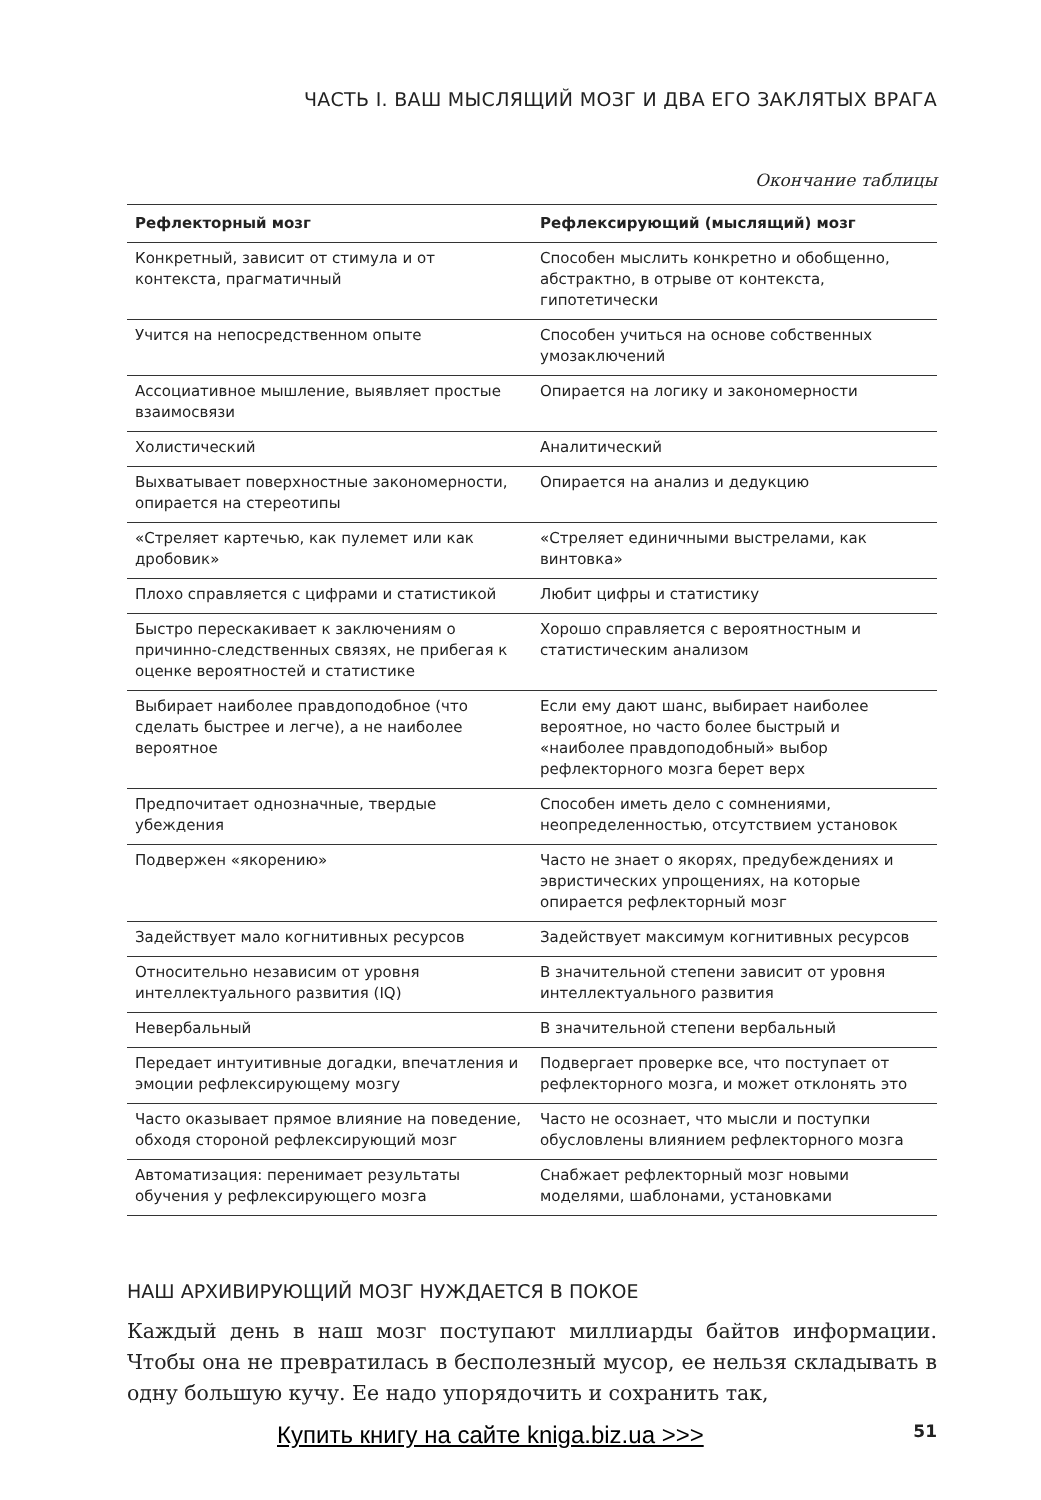ЧАСТЬ I. ВАШ МЫСЛЯЩИЙ МОЗГ И ДВА ЕГО ЗАКЛЯТЫХ ВРАГА
Окончание таблицы
| Рефлекторный мозг | Рефлексирующий (мыслящий) мозг |
| --- | --- |
| Конкретный, зависит от стимула и от контекста, прагматичный | Способен мыслить конкретно и обобщенно, абстрактно, в отрыве от контекста, гипотетически |
| Учится на непосредственном опыте | Способен учиться на основе собственных умозаключений |
| Ассоциативное мышление, выявляет простые взаимосвязи | Опирается на логику и закономерности |
| Холистический | Аналитический |
| Выхватывает поверхностные закономерности, опирается на стереотипы | Опирается на анализ и дедукцию |
| «Стреляет картечью, как пулемет или как дробовик» | «Стреляет единичными выстрелами, как винтовка» |
| Плохо справляется с цифрами и статистикой | Любит цифры и статистику |
| Быстро перескакивает к заключениям о причинно-следственных связях, не прибегая к оценке вероятностей и статистике | Хорошо справляется с вероятностным и статистическим анализом |
| Выбирает наиболее правдоподобное (что сделать быстрее и легче), а не наиболее вероятное | Если ему дают шанс, выбирает наиболее вероятное, но часто более быстрый и «наиболее правдоподобный» выбор рефлекторного мозга берет верх |
| Предпочитает однозначные, твердые убеждения | Способен иметь дело с сомнениями, неопределенностью, отсутствием установок |
| Подвержен «якорению» | Часто не знает о якорях, предубеждениях и эвристических упрощениях, на которые опирается рефлекторный мозг |
| Задействует мало когнитивных ресурсов | Задействует максимум когнитивных ресурсов |
| Относительно независим от уровня интеллектуального развития (IQ) | В значительной степени зависит от уровня интеллектуального развития |
| Невербальный | В значительной степени вербальный |
| Передает интуитивные догадки, впечатления и эмоции рефлексирующему мозгу | Подвергает проверке все, что поступает от рефлекторного мозга, и может отклонять это |
| Часто оказывает прямое влияние на поведение, обходя стороной рефлексирующий мозг | Часто не осознает, что мысли и поступки обусловлены влиянием рефлекторного мозга |
| Автоматизация: перенимает результаты обучения у рефлексирующего мозга | Снабжает рефлекторный мозг новыми моделями, шаблонами, установками |
НАШ АРХИВИРУЮЩИЙ МОЗГ НУЖДАЕТСЯ В ПОКОЕ
Каждый день в наш мозг поступают миллиарды байтов информации. Чтобы она не превратилась в бесполезный мусор, ее нельзя складывать в одну большую кучу. Ее надо упорядочить и сохранить так,
Купить книгу на сайте kniga.biz.ua >>> 51